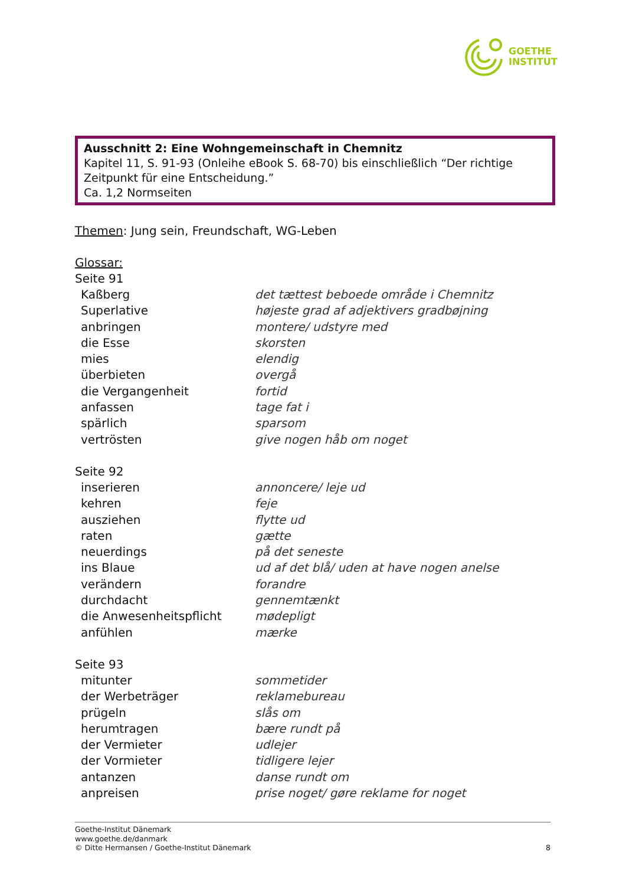GOETHE
INSTITUT
Ausschnitt 2: Eine Wohngemeinschaft in Chemnitz
Kapitel 11, S. 91-93 (Onleihe eBook S. 68-70) bis einschließlich “Der richtige Zeitpunkt für eine Entscheidung.”
Ca. 1,2 Normseiten
Themen: Jung sein, Freundschaft, WG-Leben
Glossar:
Seite 91
| Kaßberg | det tættest beboede område i Chemnitz |
| Superlative | højeste grad af adjektivers gradbøjning |
| anbringen | montere/ udstyre med |
| die Esse | skorsten |
| mies | elendig |
| überbieten | overgå |
| die Vergangenheit | fortid |
| anfassen | tage fat i |
| spärlich | sparsom |
| vertrösten | give nogen håb om noget |
Seite 92
| inserieren | annoncere/ leje ud |
| kehren | feje |
| ausziehen | flytte ud |
| raten | gætte |
| neuerdings | på det seneste |
| ins Blaue | ud af det blå/ uden at have nogen anelse |
| verändern | forandre |
| durchdacht | gennemtænkt |
| die Anwesenheitspflicht | mødepligt |
| anfühlen | mærke |
Seite 93
| mitunter | sommetider |
| der Werbeträger | reklamebureau |
| prügeln | slås om |
| herumtragen | bære rundt på |
| der Vermieter | udlejer |
| der Vormieter | tidligere lejer |
| antanzen | danse rundt om |
| anpreisen | prise noget/ gøre reklame for noget |
Goethe-Institut Dänemark
www.goethe.de/danmark
© Ditte Hermansen / Goethe-Institut Dänemark
8